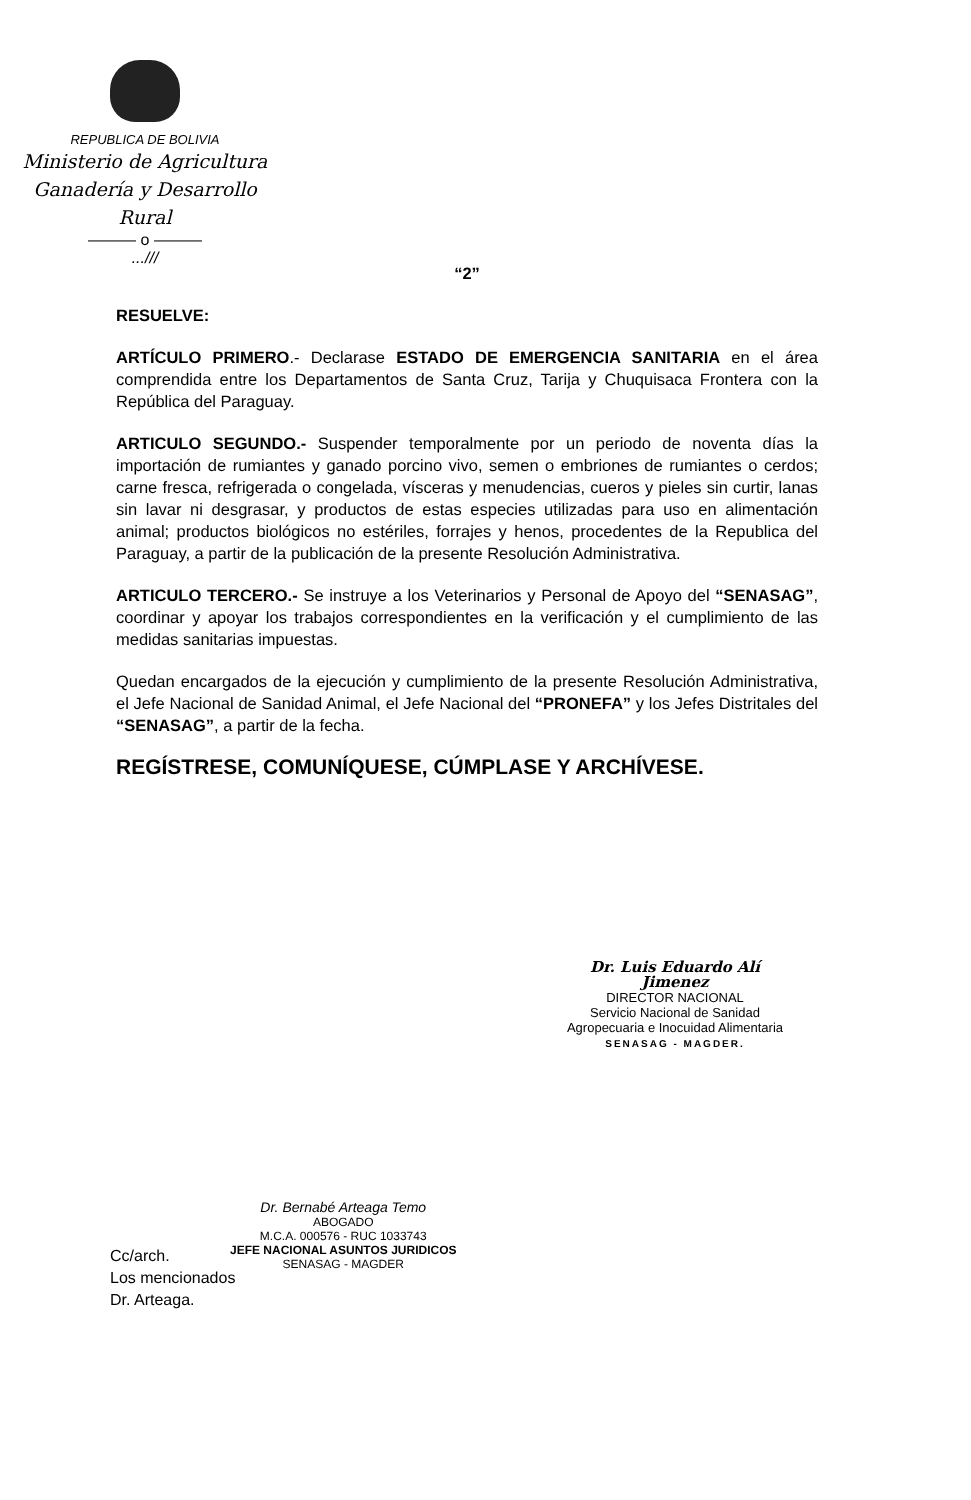REPUBLICA DE BOLIVIA
Ministerio de Agricultura
Ganadería y Desarrollo Rural
——— o ———
...///
“2”
RESUELVE:
ARTÍCULO PRIMERO.- Declarase ESTADO DE EMERGENCIA SANITARIA en el área comprendida entre los Departamentos de Santa Cruz, Tarija y Chuquisaca Frontera con la República del Paraguay.
ARTICULO SEGUNDO.- Suspender temporalmente por un periodo de noventa días la importación de rumiantes y ganado porcino vivo, semen o embriones de rumiantes o cerdos; carne fresca, refrigerada o congelada, vísceras y menudencias, cueros y pieles sin curtir, lanas sin lavar ni desgrasar, y productos de estas especies utilizadas para uso en alimentación animal; productos biológicos no estériles, forrajes y henos, procedentes de la Republica del Paraguay, a partir de la publicación de la presente Resolución Administrativa.
ARTICULO TERCERO.- Se instruye a los Veterinarios y Personal de Apoyo del “SENASAG”, coordinar y apoyar los trabajos correspondientes en la verificación y el cumplimiento de las medidas sanitarias impuestas.
Quedan encargados de la ejecución y cumplimiento de la presente Resolución Administrativa, el Jefe Nacional de Sanidad Animal, el Jefe Nacional del “PRONEFA” y los Jefes Distritales del “SENASAG”, a partir de la fecha.
REGÍSTRESE, COMUNÍQUESE, CÚMPLASE Y ARCHÍVESE.
Dr. Luis Eduardo Alí Jimenez
DIRECTOR NACIONAL
Servicio Nacional de Sanidad
Agropecuaria e Inocuidad Alimentaria
SENASAG - MAGDER.
Dr. Bernabé Arteaga Temo
ABOGADO
M.C.A. 000576 - RUC 1033743
JEFE NACIONAL ASUNTOS JURIDICOS
SENASAG - MAGDER
Cc/arch.
Los mencionados
Dr. Arteaga.